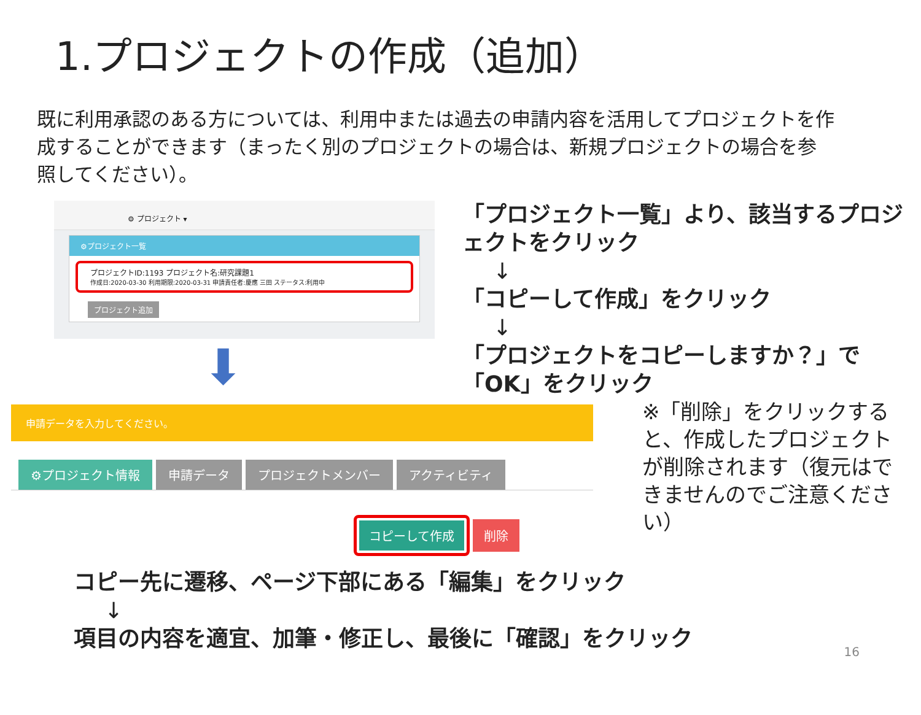1.プロジェクトの作成（追加）
既に利用承認のある方については、利用中または過去の申請内容を活用してプロジェクトを作成することができます（まったく別のプロジェクトの場合は、新規プロジェクトの場合を参照してください）。
⚙ プロジェクト ▾
⚙プロジェクト一覧
プロジェクトID:1193 プロジェクト名:研究課題1
作成日:2020-03-30 利用期限:2020-03-31 申請責任者:慶應 三田 ステータス:利用中
プロジェクト追加
⬇
「プロジェクト一覧」より、該当するプロジェクトをクリック
↓
「コピーして作成」をクリック
↓
「プロジェクトをコピーしますか？」で「OK」をクリック
申請データを入力してください。
⚙プロジェクト情報 申請データ プロジェクトメンバー アクティビティ
コピーして作成 削除
※「削除」をクリックすると、作成したプロジェクトが削除されます（復元はできませんのでご注意ください）
コピー先に遷移、ページ下部にある「編集」をクリック
↓
項目の内容を適宜、加筆・修正し、最後に「確認」をクリック
16